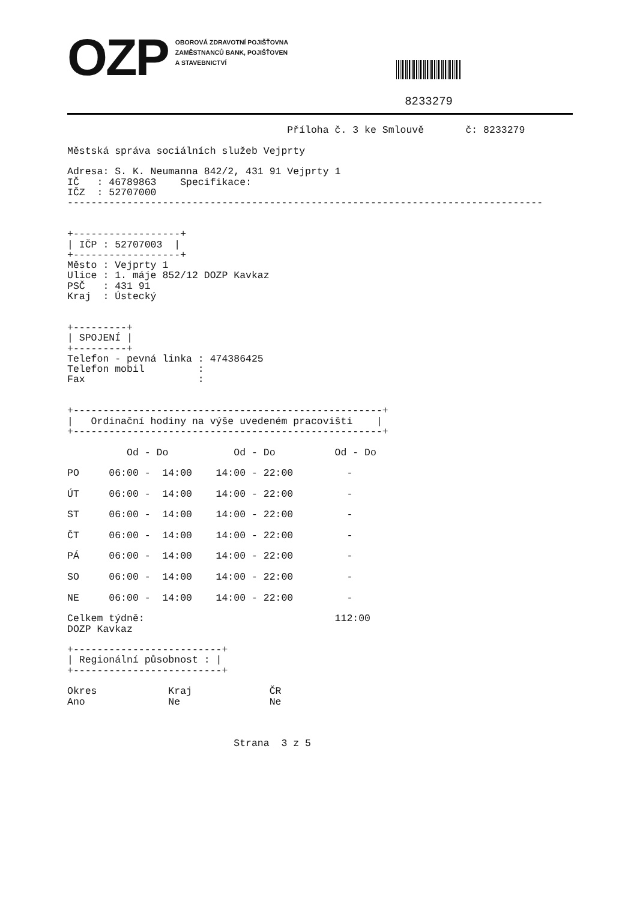OZP
OBOROVÁ ZDRAVOTNÍ POJIŠŤOVNA
ZAMĚSTNANCŮ BANK, POJIŠŤOVEN
A STAVEBNICTVÍ
8233279
                                     Příloha č. 3 ke Smlouvě       č: 8233279

Městská správa sociálních služeb Vejprty

Adresa: S. K. Neumanna 842/2, 431 91 Vejprty 1
IČ   : 46789863    Specifikace:
IČZ  : 52707000
--------------------------------------------------------------------------------


+------------------+
| IČP : 52707003  |
+------------------+
Město : Vejprty 1
Ulice : 1. máje 852/12 DOZP Kavkaz
PSČ   : 431 91
Kraj  : Ústecký


+---------+
| SPOJENÍ |
+---------+
Telefon - pevná linka : 474386425
Telefon mobil         :
Fax                   :


+----------------------------------------------------+
|   Ordinační hodiny na výše uvedeném pracovišti    |
+----------------------------------------------------+

          Od - Do           Od - Do          Od - Do

PO     06:00 -  14:00    14:00 - 22:00         -

ÚT     06:00 -  14:00    14:00 - 22:00         -

ST     06:00 -  14:00    14:00 - 22:00         -

ČT     06:00 -  14:00    14:00 - 22:00         -

PÁ     06:00 -  14:00    14:00 - 22:00         -

SO     06:00 -  14:00    14:00 - 22:00         -

NE     06:00 -  14:00    14:00 - 22:00         -

Celkem týdně:                                112:00
DOZP Kavkaz

+-------------------------+
| Regionální působnost : |
+-------------------------+

Okres            Kraj             ČR
Ano              Ne               Ne



                            Strana  3 z 5